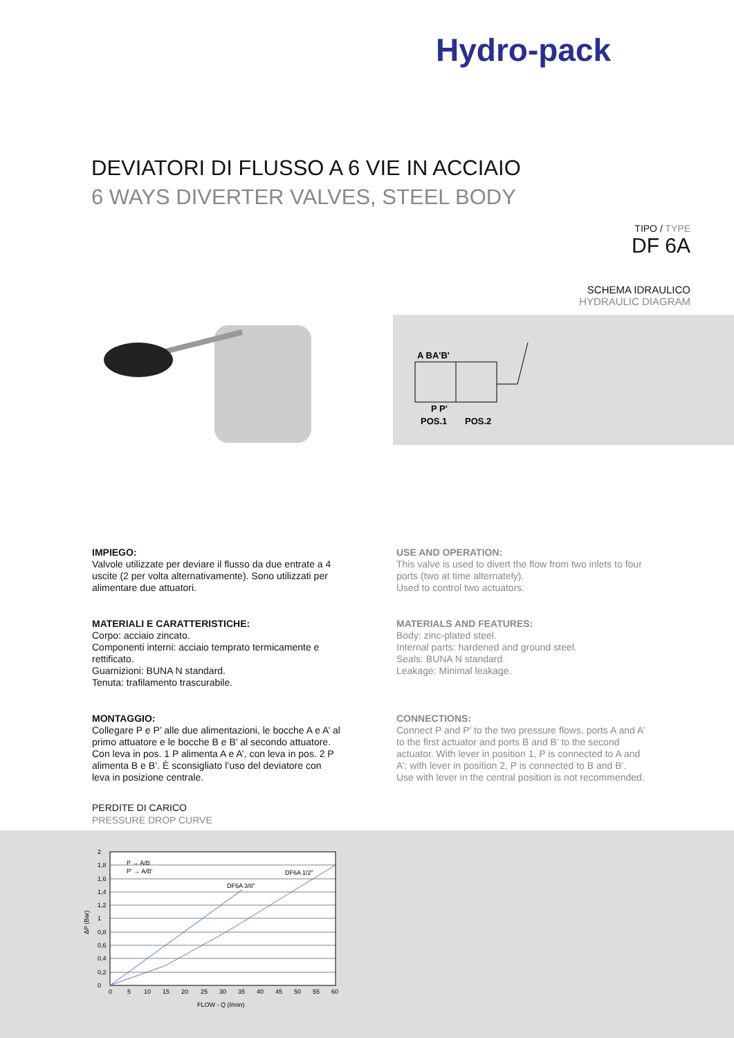Hydro-pack
DEVIATORI DI FLUSSO A 6 VIE IN ACCIAIO
6 WAYS DIVERTER VALVES, STEEL BODY
TIPO / TYPE
DF 6A
SCHEMA IDRAULICO
HYDRAULIC DIAGRAM
A BA'B'
P P'
POS.1
POS.2
IMPIEGO:
Valvole utilizzate per deviare il flusso da due entrate a 4 uscite (2 per volta alternativamente). Sono utilizzati per alimentare due attuatori.
MATERIALI E CARATTERISTICHE:
Corpo: acciaio zincato.
Componenti interni: acciaio temprato termicamente e rettificato.
Guarnizioni: BUNA N standard.
Tenuta: trafilamento trascurabile.
MONTAGGIO:
Collegare P e P’ alle due alimentazioni, le bocche A e A’ al primo attuatore e le bocche B e B’ al secondo attuatore. Con leva in pos. 1 P alimenta A e A’, con leva in pos. 2 P alimenta B e B’. È sconsigliato l’uso del deviatore con leva in posizione centrale.
USE AND OPERATION:
This valve is used to divert the flow from two inlets to four ports (two at time alternately).
Used to control two actuators.
MATERIALS AND FEATURES:
Body: zinc-plated steel.
Internal parts: hardened and ground steel.
Seals: BUNA N standard.
Leakage: Minimal leakage.
CONNECTIONS:
Connect P and P’ to the two pressure flows, ports A and A’ to the first actuator and ports B and B’ to the second actuator. With lever in position 1, P is connected to A and A’; with lever in position 2, P is connected to B and B’.
Use with lever in the central position is not recommended.
PERDITE DI CARICO
PRESSURE DROP CURVE
2
1,8
1,6
1,4
1,2
1
0,8
0,6
0,4
0,2
0
0
5
10
15
20
25
30
35
40
45
50
55
60
FLOW - Q (l/min)
ΔP (Bar)
DF6A 3/8"
DF6A 1/2"
P → A/B
P' → A/B'